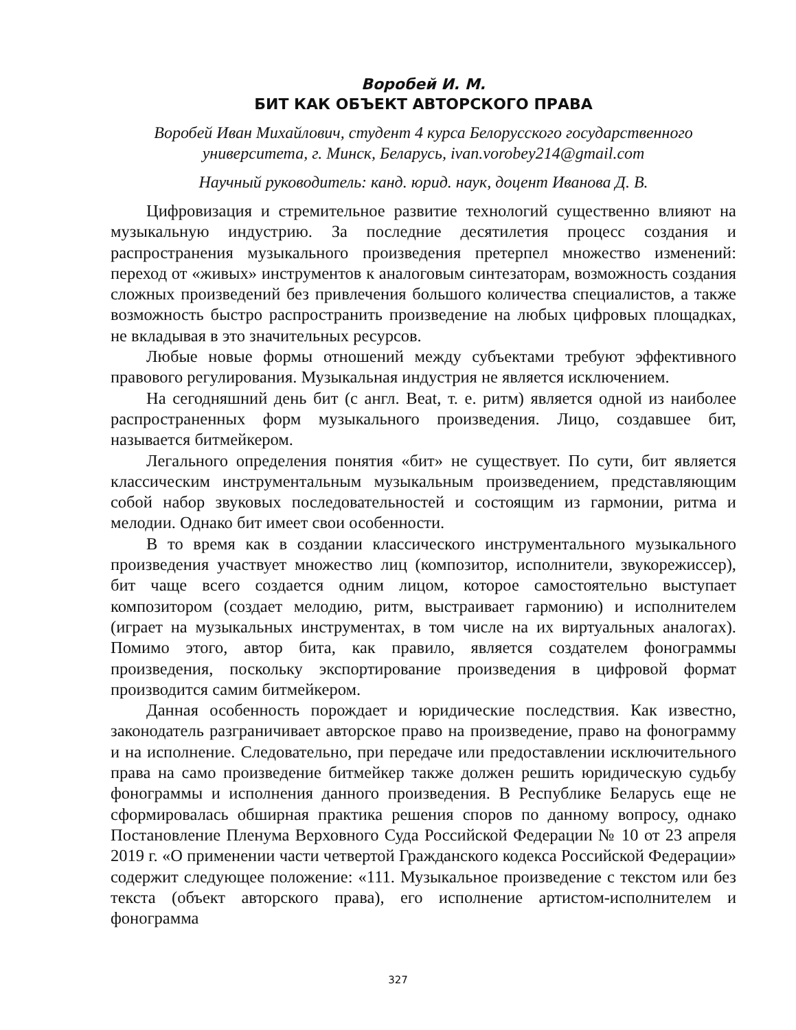Воробей И. М.
БИТ КАК ОБЪЕКТ АВТОРСКОГО ПРАВА
Воробей Иван Михайлович, студент 4 курса Белорусского государственного университета, г. Минск, Беларусь, ivan.vorobey214@gmail.com
Научный руководитель: канд. юрид. наук, доцент Иванова Д. В.
Цифровизация и стремительное развитие технологий существенно влияют на музыкальную индустрию. За последние десятилетия процесс создания и распространения музыкального произведения претерпел множество изменений: переход от «живых» инструментов к аналоговым синтезаторам, возможность создания сложных произведений без привлечения большого количества специалистов, а также возможность быстро распространить произведение на любых цифровых площадках, не вкладывая в это значительных ресурсов.
Любые новые формы отношений между субъектами требуют эффективного правового регулирования. Музыкальная индустрия не является исключением.
На сегодняшний день бит (с англ. Beat, т. е. ритм) является одной из наиболее распространенных форм музыкального произведения. Лицо, создавшее бит, называется битмейкером.
Легального определения понятия «бит» не существует. По сути, бит является классическим инструментальным музыкальным произведением, представляющим собой набор звуковых последовательностей и состоящим из гармонии, ритма и мелодии. Однако бит имеет свои особенности.
В то время как в создании классического инструментального музыкального произведения участвует множество лиц (композитор, исполнители, звукорежиссер), бит чаще всего создается одним лицом, которое самостоятельно выступает композитором (создает мелодию, ритм, выстраивает гармонию) и исполнителем (играет на музыкальных инструментах, в том числе на их виртуальных аналогах). Помимо этого, автор бита, как правило, является создателем фонограммы произведения, поскольку экспортирование произведения в цифровой формат производится самим битмейкером.
Данная особенность порождает и юридические последствия. Как известно, законодатель разграничивает авторское право на произведение, право на фонограмму и на исполнение. Следовательно, при передаче или предоставлении исключительного права на само произведение битмейкер также должен решить юридическую судьбу фонограммы и исполнения данного произведения. В Республике Беларусь еще не сформировалась обширная практика решения споров по данному вопросу, однако Постановление Пленума Верховного Суда Российской Федерации № 10 от 23 апреля 2019 г. «О применении части четвертой Гражданского кодекса Российской Федерации» содержит следующее положение: «111. Музыкальное произведение с текстом или без текста (объект авторского права), его исполнение артистом-исполнителем и фонограмма
327